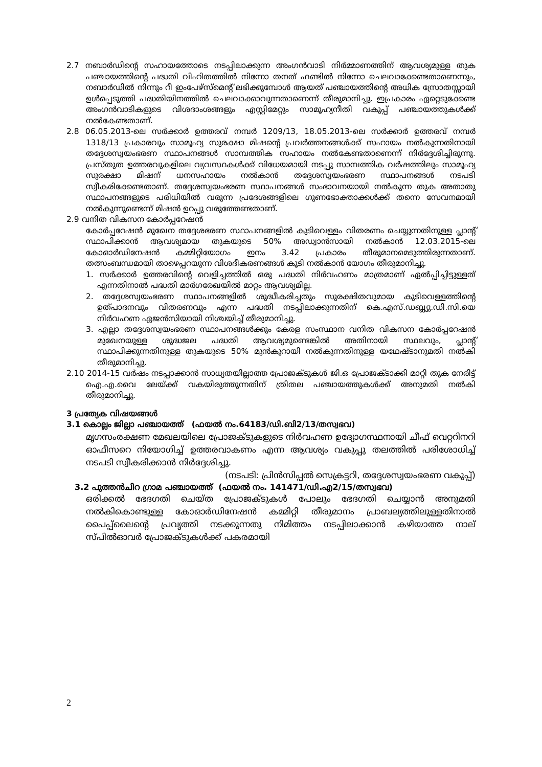2.7 നബാർഡിന്റെ സഹായത്തോടെ നടപ്പിലാക്കുന്ന അംഗൻവാടി നിർമ്മാണത്തിന് ആവശ്യമുള്ള തുക പഞ്ചായത്തിന്റെ പദ്ധതി വിഹിതത്തിൽ നിന്നോ തനത് ഫണ്ടിൽ നിന്നോ ചെലവാക്കേണ്ടതാണെന്നും, നബാർഡിൽ നിന്നും റീ ഇംപേഴ്സ്മെന്റ് ലഭിക്കുമ്പോൾ ആയത് പഞ്ചായത്തിന്റെ അധിക സ്രോതസ്സായി ഉൾപ്പെടുത്തി പദ്ധതിയിനത്തിൽ ചെലവാക്കാവുന്നതാണെന്ന് തീരുമാനിച്ചു. ഇപ്രകാരം ഏറ്റെടുക്കേണ്ട അംഗൻവാടികളുടെ വിശദാംശങ്ങളും എസ്റ്റിമേറ്റും സാമൂഹ്യനീതി വകുപ്പ് പഞ്ചായത്തുകൾക്ക് നൽകേണ്ടതാണ്.
2.8 06.05.2013-ലെ സർക്കാർ ഉത്തരവ് നമ്പർ 1209/13, 18.05.2013-ലെ സർക്കാർ ഉത്തരവ് നമ്പർ 1318/13 പ്രകാരവും സാമൂഹ്യ സുരക്ഷാ മിഷന്റെ പ്രവർത്തനങ്ങൾക്ക് സഹായം നൽകുന്നതിനായി തദ്ദേശസ്വയംഭരണ സ്ഥാപനങ്ങൾ സാമ്പത്തിക സഹായം നൽകേണ്ടതാണെന്ന് നിർദ്ദേശിച്ചിരുന്നു. പ്രസ്തുത ഉത്തരവുകളിലെ വ്യവസ്ഥകൾക്ക് വിധേയമായി നടപ്പു സാമ്പത്തിക വർഷത്തിലും സാമൂഹ്യ സുരക്ഷാ മിഷന് ധനസഹായം നൽകാൻ തദ്ദേശസ്വയംഭരണ സ്ഥാപനങ്ങൾ നടപടി സ്വീകരിക്കേണ്ടതാണ്. തദ്ദേശസ്വയംഭരണ സ്ഥാപനങ്ങൾ സംഭാവനയായി നൽകുന്ന തുക അതാതു സ്ഥാപനങ്ങളുടെ പരിധിയിൽ വരുന്ന പ്രദേശങ്ങളിലെ ഗുണഭോക്താക്കൾക്ക് തന്നെ സേവനമായി നൽകുന്നുണ്ടെന്ന് മിഷൻ ഉറപ്പു വരുത്തേണ്ടതാണ്.
2.9 വനിത വികസന കോർപ്പറേഷൻ
കോർപ്പറേഷൻ മുഖേന തദ്ദേശഭരണ സ്ഥാപനങ്ങളിൽ കുടിവെള്ളം വിതരണം ചെയ്യുന്നതിനുള്ള പ്ലാന്റ് സ്ഥാപിക്കാൻ ആവശ്യമായ തുകയുടെ 50% അഡ്വാൻസായി നൽകാൻ 12.03.2015-ലെ കോഓർഡിനേഷൻ കമ്മിറ്റിയോഗം ഇനം 3.42 പ്രകാരം തീരുമാനമെടുത്തിരുന്നതാണ്. തത്സംബന്ധമായി താഴെപ്പറയുന്ന വിശദീകരണങ്ങൾ കൂടി നൽകാൻ യോഗം തീരുമാനിച്ചു.
1. സർക്കാർ ഉത്തരവിന്റെ വെളിച്ചത്തിൽ ഒരു പദ്ധതി നിർവഹണം മാത്രമാണ് ഏൽപ്പിച്ചിട്ടുള്ളത് എന്നതിനാൽ പദ്ധതി മാർഗരേഖയിൽ മാറ്റം ആവശ്യമില്ല.
2. തദ്ദേശസ്വയംഭരണ സ്ഥാപനങ്ങളിൽ ശുദ്ധീകരിച്ചതും സുരക്ഷിതവുമായ കുടിവെള്ളത്തിന്റെ ഉത്പാദനവും വിതരണവും എന്ന പദ്ധതി നടപ്പിലാക്കുന്നതിന് കെ.എസ്.ഡബ്ല്യു.ഡി.സി.യെ നിർവഹണ ഏജൻസിയായി നിശ്ചയിച്ച് തീരുമാനിച്ചു.
3. എല്ലാ തദ്ദേശസ്വയംഭരണ സ്ഥാപനങ്ങൾക്കും കേരള സംസ്ഥാന വനിത വികസന കോർപ്പറേഷൻ മുഖേനയുള്ള ശുദ്ധജല പദ്ധതി ആവശ്യമുണ്ടെങ്കിൽ അതിനായി സ്ഥലവും, പ്ലാന്റ് സ്ഥാപിക്കുന്നതിനുള്ള തുകയുടെ 50% മുൻകൂറായി നൽകുന്നതിനുള്ള യഥേഷ്ടാനുമതി നൽകി തീരുമാനിച്ചു.
2.10 2014-15 വർഷം നടപ്പാക്കാൻ സാധ്യതയില്ലാത്ത പ്രോജക്ടുകൾ ജി.ഒ പ്രോജക്ടാക്കി മാറ്റി തുക നേരിട്ട് ഐ.എ.വൈ ലേയ്ക്ക് വകയിരുത്തുന്നതിന് ത്രിതല പഞ്ചായത്തുകൾക്ക് അനുമതി നൽകി തീരുമാനിച്ചു.
3 പ്രത്യേക വിഷയങ്ങൾ
3.1 കൊല്ലം ജില്ലാ പഞ്ചായത്ത് (ഫയൽ നം.64183/ഡി.ബി2/13/തസ്വഭവ)
മൃഗസംരക്ഷണ മേഖലയിലെ പ്രോജക്ടുകളുടെ നിർവഹണ ഉദ്യോഗസ്ഥനായി ചീഫ് വെറ്ററിനറി ഓഫീസറെ നിയോഗിച്ച് ഉത്തരവാകണം എന്ന ആവശ്യം വകുപ്പു തലത്തിൽ പരിശോധിച്ച് നടപടി സ്വീകരിക്കാൻ നിർദ്ദേശിച്ചു.
(നടപടി: പ്രിൻസിപ്പൽ സെക്രട്ടറി, തദ്ദേശസ്വയംഭരണ വകുപ്പ്)
3.2 പുത്തൻചിറ ഗ്രാമ പഞ്ചായത്ത് (ഫയൽ നം. 141471/ഡി.എ2/15/തസ്വഭവ)
ഒരിക്കൽ ഭേദഗതി ചെയ്ത പ്രോജക്ടുകൾ പോലും ഭേദഗതി ചെയ്യാൻ അനുമതി നൽകികൊണ്ടുള്ള കോഓർഡിനേഷൻ കമ്മിറ്റി തീരുമാനം പ്രാബല്യത്തിലുള്ളതിനാൽ പൈപ്പ്ലൈന്റെ പ്രവൃത്തി നടക്കുന്നതു നിമിത്തം നടപ്പിലാക്കാൻ കഴിയാത്ത നാല് സ്പിൽഓവർ പ്രോജക്ടുകൾക്ക് പകരമായി
2